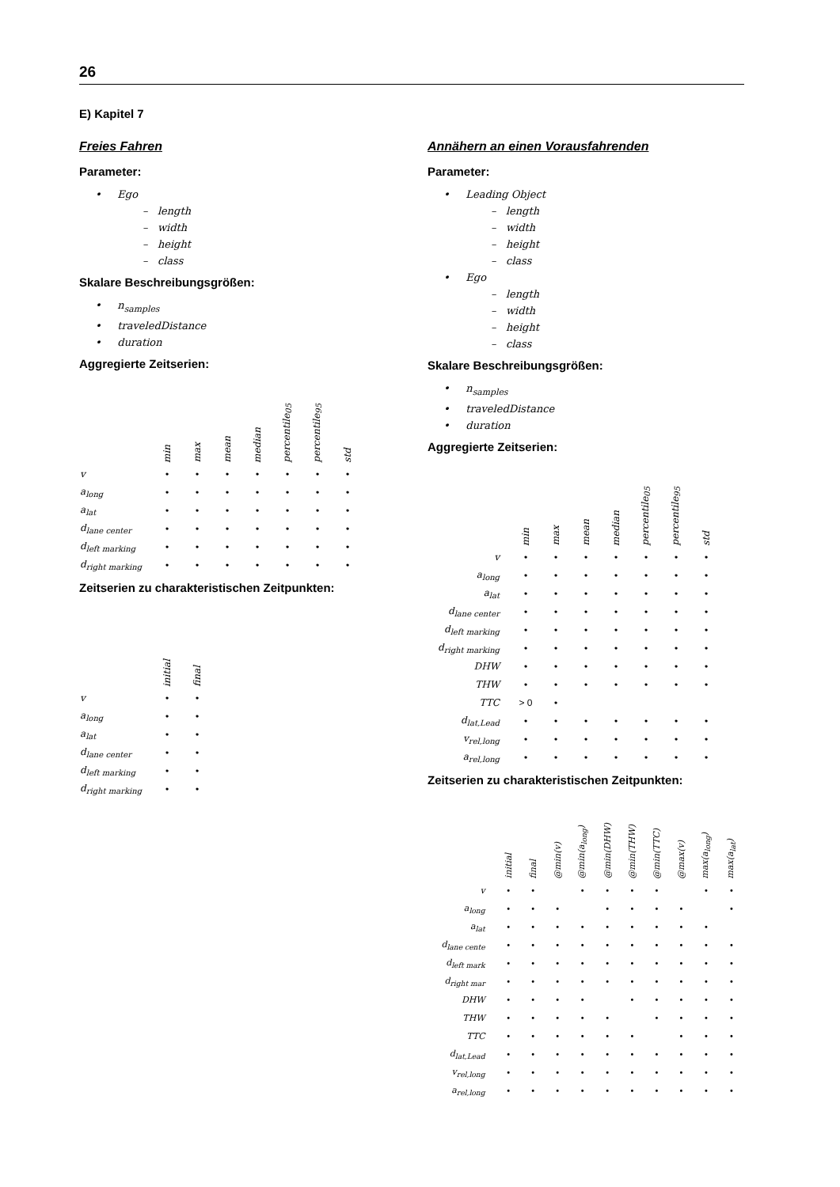26
E) Kapitel 7
Freies Fahren
Parameter:
• Ego
– length
– width
– height
– class
Skalare Beschreibungsgrößen:
• n<sub>samples</sub>
• traveledDistance
• duration
Aggregierte Zeitserien:
| | min | max | mean | median | percentile<sub>05</sub> | percentile<sub>95</sub> | std |
| --- | --- | --- | --- | --- | --- | --- | --- |
| v | • | • | • | • | • | • | • |
| a<sub>long</sub> | • | • | • | • | • | • | • |
| a<sub>lat</sub> | • | • | • | • | • | • | • |
| d<sub>lane center</sub> | • | • | • | • | • | • | • |
| d<sub>left marking</sub> | • | • | • | • | • | • | • |
| d<sub>right marking</sub> | • | • | • | • | • | • | • |
Zeitserien zu charakteristischen Zeitpunkten:
| | initial | final |
| --- | --- | --- |
| v | • | • |
| a<sub>long</sub> | • | • |
| a<sub>lat</sub> | • | • |
| d<sub>lane center</sub> | • | • |
| d<sub>left marking</sub> | • | • |
| d<sub>right marking</sub> | • | • |
Annähern an einen Vorausfahrenden
Parameter:
• Leading Object
– length
– width
– height
– class
• Ego
– length
– width
– height
– class
Skalare Beschreibungsgrößen:
• n<sub>samples</sub>
• traveledDistance
• duration
Aggregierte Zeitserien:
| | min | max | mean | median | percentile<sub>05</sub> | percentile<sub>95</sub> | std |
| --- | --- | --- | --- | --- | --- | --- | --- |
| v | • | • | • | • | • | • | • |
| a<sub>long</sub> | • | • | • | • | • | • | • |
| a<sub>lat</sub> | • | • | • | • | • | • | • |
| d<sub>lane center</sub> | • | • | • | • | • | • | • |
| d<sub>left marking</sub> | • | • | • | • | • | • | • |
| d<sub>right marking</sub> | • | • | • | • | • | • | • |
| DHW | • | • | • | • | • | • | • |
| THW | • | • | • | • | • | • | • |
| TTC | > 0 | • | | | | | |
| d<sub>lat,Lead</sub> | • | • | • | • | • | • | • |
| v<sub>rel,long</sub> | • | • | • | • | • | • | • |
| a<sub>rel,long</sub> | • | • | • | • | • | • | • |
Zeitserien zu charakteristischen Zeitpunkten:
| | initial | final | @min(v) | @min(a<sub>long</sub>) | @min(DHW) | @min(THW) | @min(TTC) | @max(v) | max(a<sub>long</sub>) | max(a<sub>lat</sub>) |
| --- | --- | --- | --- | --- | --- | --- | --- | --- | --- | --- |
| v | • | • | | • | • | • | • | | • | • |
| a<sub>long</sub> | • | • | • | | • | • | • | • | | • |
| a<sub>lat</sub> | • | • | • | • | • | • | • | • | • | |
| d<sub>lane cente</sub> | • | • | • | • | • | • | • | • | • | • |
| d<sub>left mark</sub> | • | • | • | • | • | • | • | • | • | • |
| d<sub>right mar</sub> | • | • | • | • | • | • | • | • | • | • |
| DHW | • | • | • | • | | • | • | • | • | • |
| THW | • | • | • | • | • | | • | • | • | • |
| TTC | • | • | • | • | • | • | | • | • | • |
| d<sub>lat,Lead</sub> | • | • | • | • | • | • | • | • | • | • |
| v<sub>rel,long</sub> | • | • | • | • | • | • | • | • | • | • |
| a<sub>rel,long</sub> | • | • | • | • | • | • | • | • | • | • |